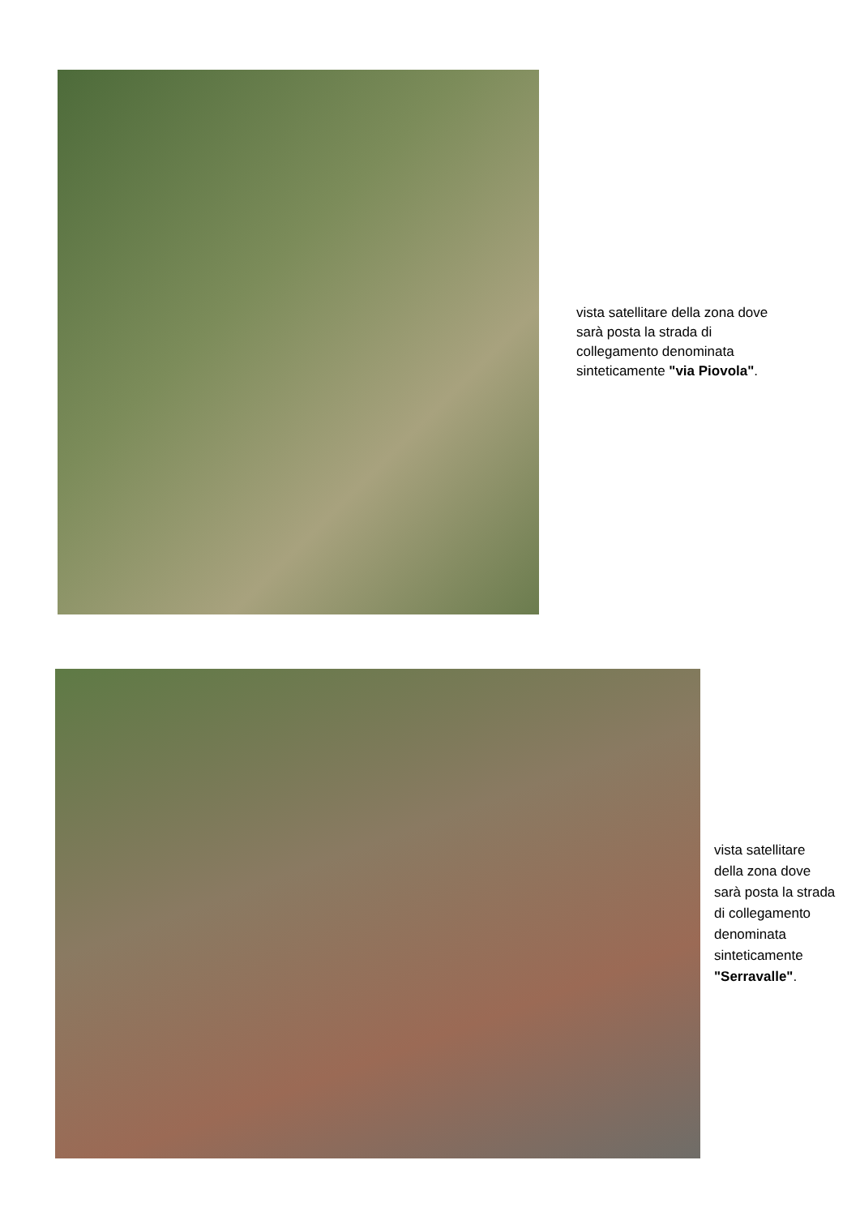vista satellitare della zona dove sarà posta la strada di collegamento denominata sinteticamente "via Piovola".
vista satellitare della zona dove sarà posta la strada di collegamento denominata sinteticamente "Serravalle".